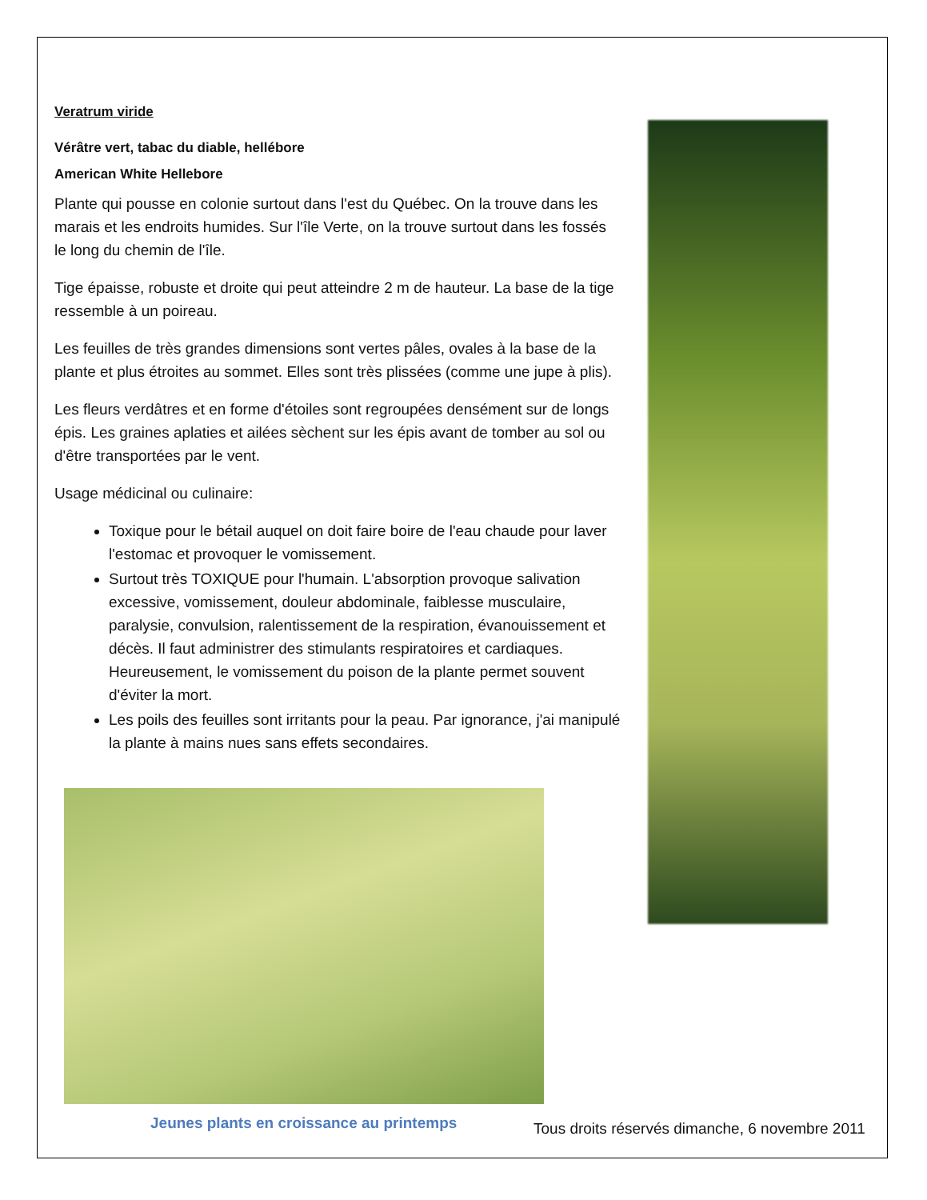Veratrum viride
Vérâtre vert, tabac du diable, hellébore
American White Hellebore
Plante qui pousse en colonie surtout dans l'est du Québec. On la trouve dans les marais et les endroits humides. Sur l'île Verte, on la trouve surtout dans les fossés le long du chemin de l'île.
Tige épaisse, robuste et droite qui peut atteindre 2 m de hauteur. La base de la tige ressemble à un poireau.
Les feuilles de très grandes dimensions sont vertes pâles, ovales à la base de la plante et plus étroites au sommet. Elles sont très plissées (comme une jupe à plis).
Les fleurs verdâtres et en forme d'étoiles sont regroupées densément sur de longs épis. Les graines aplaties et ailées sèchent sur les épis avant de tomber au sol ou d'être transportées par le vent.
Usage médicinal ou culinaire:
Toxique pour le bétail auquel on doit faire boire de l'eau chaude pour laver l'estomac et provoquer le vomissement.
Surtout très TOXIQUE pour l'humain. L'absorption provoque salivation excessive, vomissement, douleur abdominale, faiblesse musculaire, paralysie, convulsion, ralentissement de la respiration, évanouissement et décès. Il faut administrer des stimulants respiratoires et cardiaques. Heureusement, le vomissement du poison de la plante permet souvent d'éviter la mort.
Les poils des feuilles sont irritants pour la peau. Par ignorance, j'ai manipulé la plante à mains nues sans effets secondaires.
Jeunes plants en croissance au printemps
Tous droits réservés dimanche, 6 novembre 2011